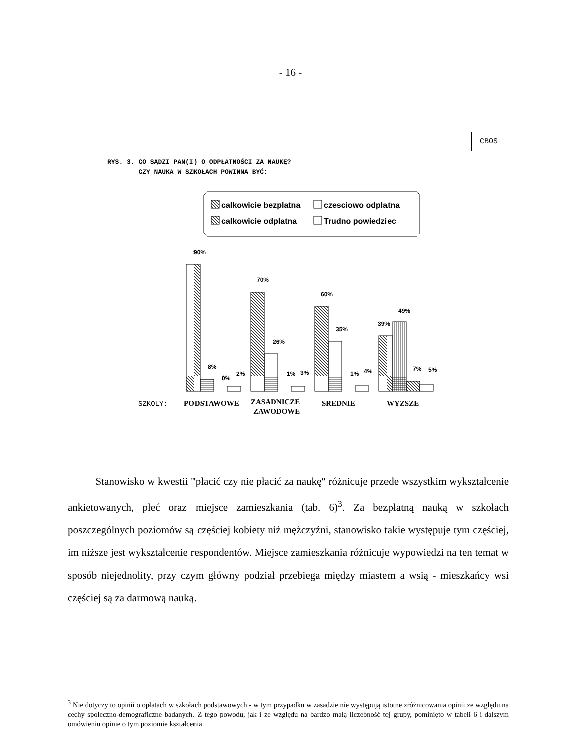- 16 -
CBOS
RYS. 3. CO SĄDZI PAN(I) O ODPŁATNOŚCI ZA NAUKĘ?
CZY NAUKA W SZKOŁACH POWINNA BYĆ:
calkowicie bezplatna
czesciowo odplatna
calkowicie odplatna
Trudno powiedziec
90%
8%
0%
2%
70%
26%
1%
3%
60%
35%
1%
4%
39%
49%
7%
5%
SZKOLY:
PODSTAWOWE
ZASADNICZE
ZAWODOWE
SREDNIE
WYZSZE
Stanowisko w kwestii "płacić czy nie płacić za naukę" różnicuje przede wszystkim wykształcenie ankietowanych, płeć oraz miejsce zamieszkania (tab. 6)<sup>3</sup>. Za bezpłatną nauką w szkołach poszczególnych poziomów są częściej kobiety niż mężczyźni, stanowisko takie występuje tym częściej, im niższe jest wykształcenie respondentów. Miejsce zamieszkania różnicuje wypowiedzi na ten temat w sposób niejednolity, przy czym główny podział przebiega między miastem a wsią - mieszkańcy wsi częściej są za darmową nauką.
<sup>3</sup> Nie dotyczy to opinii o opłatach w szkołach podstawowych - w tym przypadku w zasadzie nie występują istotne zróżnicowania opinii ze względu na cechy społeczno-demograficzne badanych. Z tego powodu, jak i ze względu na bardzo małą liczebność tej grupy, pominięto w tabeli 6 i dalszym omówieniu opinie o tym poziomie kształcenia.